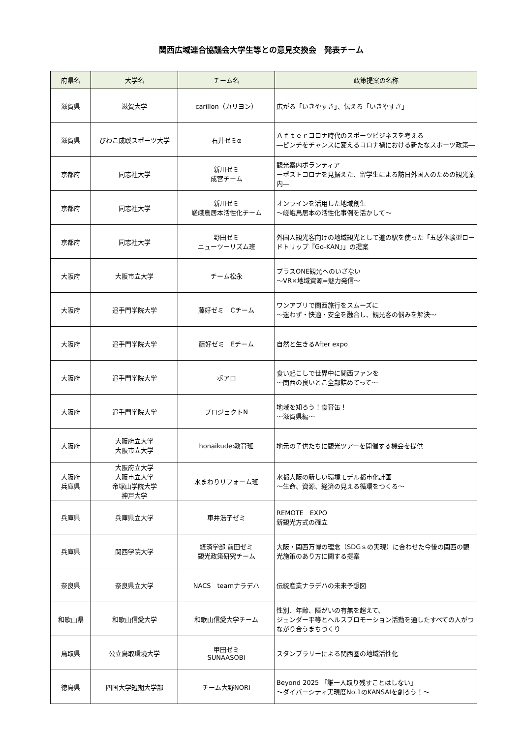関西広域連合協議会大学生等との意見交換会　発表チーム
| 府県名 | 大学名 | チーム名 | 政策提案の名称 |
| --- | --- | --- | --- |
| 滋賀県 | 滋賀大学 | carillon（カリヨン） | 広がる「いきやすさ」、伝える「いきやすさ」 |
| 滋賀県 | びわこ成蹊スポーツ大学 | 石井ゼミα | Ａｆｔｅｒコロナ時代のスポーツビジネスを考える ―ピンチをチャンスに変えるコロナ禍における新たなスポーツ政策― |
| 京都府 | 同志社大学 | 新川ゼミ 成宮チーム | 観光案内ボランティア ーポストコロナを見据えた、留学生による訪日外国人のための観光案内― |
| 京都府 | 同志社大学 | 新川ゼミ 嵯峨鳥居本活性化チーム | オンラインを活用した地域創生 ～嵯峨鳥居本の活性化事例を活かして～ |
| 京都府 | 同志社大学 | 野田ゼミ ニューツーリズム班 | 外国人観光客向けの地域観光として道の駅を使った「五感体験型ロードトリップ『Go-KAN』」の提案 |
| 大阪府 | 大阪市立大学 | チーム松永 | プラスONE観光へのいざない ～VR×地域資源=魅力発信～ |
| 大阪府 | 追手門学院大学 | 藤好ゼミ Cチーム | ワンアプリで関西旅行をスムーズに ～迷わず・快適・安全を融合し、観光客の悩みを解決～ |
| 大阪府 | 追手門学院大学 | 藤好ゼミ Eチーム | 自然と生きるAfter expo |
| 大阪府 | 追手門学院大学 | ポアロ | 食い起こしで世界中に関西ファンを ～関西の良いとこ全部詰めてって～ |
| 大阪府 | 追手門学院大学 | プロジェクトN | 地域を知ろう！食育缶！ ～滋賀県編～ |
| 大阪府 | 大阪府立大学 大阪市立大学 | honaikude:教育班 | 地元の子供たちに観光ツアーを開催する機会を提供 |
| 大阪府 兵庫県 | 大阪府立大学 大阪市立大学 帝塚山学院大学 神戸大学 | 水まわりリフォーム班 | 水都大阪の新しい環境モデル都市化計画 ～生命、資源、経済の見える循環をつくる～ |
| 兵庫県 | 兵庫県立大学 | 車井浩子ゼミ | REMOTE EXPO 新観光方式の確立 |
| 兵庫県 | 関西学院大学 | 経済学部 前田ゼミ 観光政策研究チーム | 大阪・関西万博の理念（SDGｓの実現）に合わせた今後の関西の観光施策のあり方に関する提案 |
| 奈良県 | 奈良県立大学 | NACS teamナラデハ | 伝統産業ナラデハの未来予想図 |
| 和歌山県 | 和歌山信愛大学 | 和歌山信愛大学チーム | 性別、年齢、障がいの有無を超えて、 ジェンダー平等とヘルスプロモーション活動を通したすべての人がつながり合うまちづくり |
| 鳥取県 | 公立鳥取環境大学 | 甲田ゼミ SUNAASOBI | スタンプラリーによる関西圏の地域活性化 |
| 徳島県 | 四国大学短期大学部 | チーム大野NORI | Beyond 2025 「誰一人取り残すことはしない」 ～ダイバーシティ実現度No.1のKANSAIを創ろう！～ |